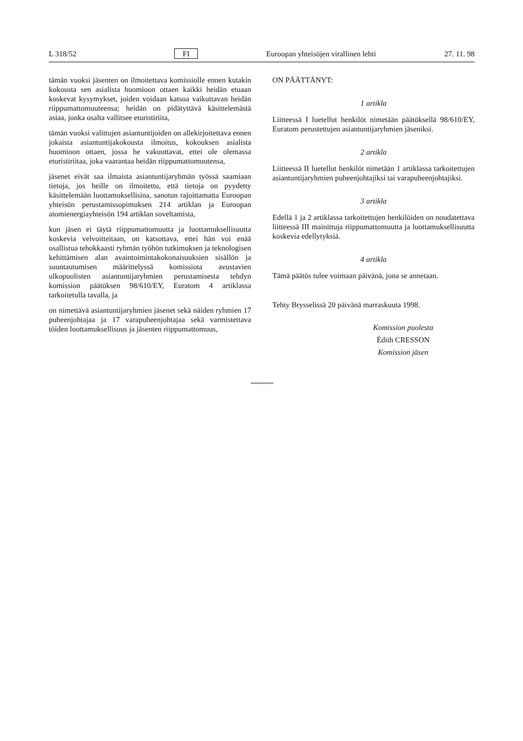L 318/52 FI Euroopan yhteisöjen virallinen lehti 27. 11. 98
tämän vuoksi jäsenten on ilmoitettava komissiolle ennen kutakin kokousta sen asialista huomioon ottaen kaikki heidän etuaan koskevat kysymykset, joiden voidaan katsoa vaikuttavan heidän riippumattomuuteensa; heidän on pidätyttävä käsittelemästä asiaa, jonka osalta vallitsee eturistiriita,
tämän vuoksi valittujen asiantuntijoiden on allekirjoitettava ennen jokaista asiantuntijakokousta ilmoitus, kokouksen asialista huomioon ottaen, jossa he vakuuttavat, ettei ole olemassa eturistiriitaa, joka vaarantaa heidän riippumattomuutensa,
jäsenet eivät saa ilmaista asiantuntijaryhmän työssä saamiaan tietoja, jos heille on ilmoitettu, että tietoja on pyydetty käsittelemään luottamuksellisina, sanotun rajoittamatta Euroopan yhteisön perustamissopimuksen 214 artiklan ja Euroopan atomienergiayhteisön 194 artiklan soveltamista,
kun jäsen ei täytä riippumattomuutta ja luottamuksellisuutta koskevia velvoitteitaan, on katsottava, ettei hän voi enää osallistua tehokkaasti ryhmän työhön tutkimuksen ja teknologisen kehittämisen alan avaintoimintakokonaisuuksien sisällön ja suuntautumisen määrittelyssä komissiota avustavien ulkopuolisten asiantuntijaryhmien perustamisesta tehdyn komission päätöksen 98/610/EY, Euratom 4 artiklassa tarkoitetulla tavalla, ja
on nimettävä asiantuntijaryhmien jäsenet sekä näiden ryhmien 17 puheenjohtajaa ja 17 varapuheenjohtajaa sekä varmistettava töiden luottamuksellisuus ja jäsenten riippumattomuus,
ON PÄÄTTÄNYT:
1 artikla
Liitteessä I luetellut henkilöt nimetään päätöksellä 98/610/EY, Euratom perustettujen asiantuntijaryhmien jäseniksi.
2 artikla
Liitteessä II luetellut henkilöt nimetään 1 artiklassa tarkoitettujen asiantuntijaryhmien puheenjohtajiksi tai varapuheenjohtajiksi.
3 artikla
Edellä 1 ja 2 artiklassa tarkoitettujen henkilöiden on noudatettava liitteessä III mainittuja riippumattomuutta ja luottamuksellisuutta koskevia edellytyksiä.
4 artikla
Tämä päätös tulee voimaan päivänä, jona se annetaan.
Tehty Brysselissä 20 päivänä marraskuuta 1998.
Komission puolesta
Édith CRESSON
Komission jäsen